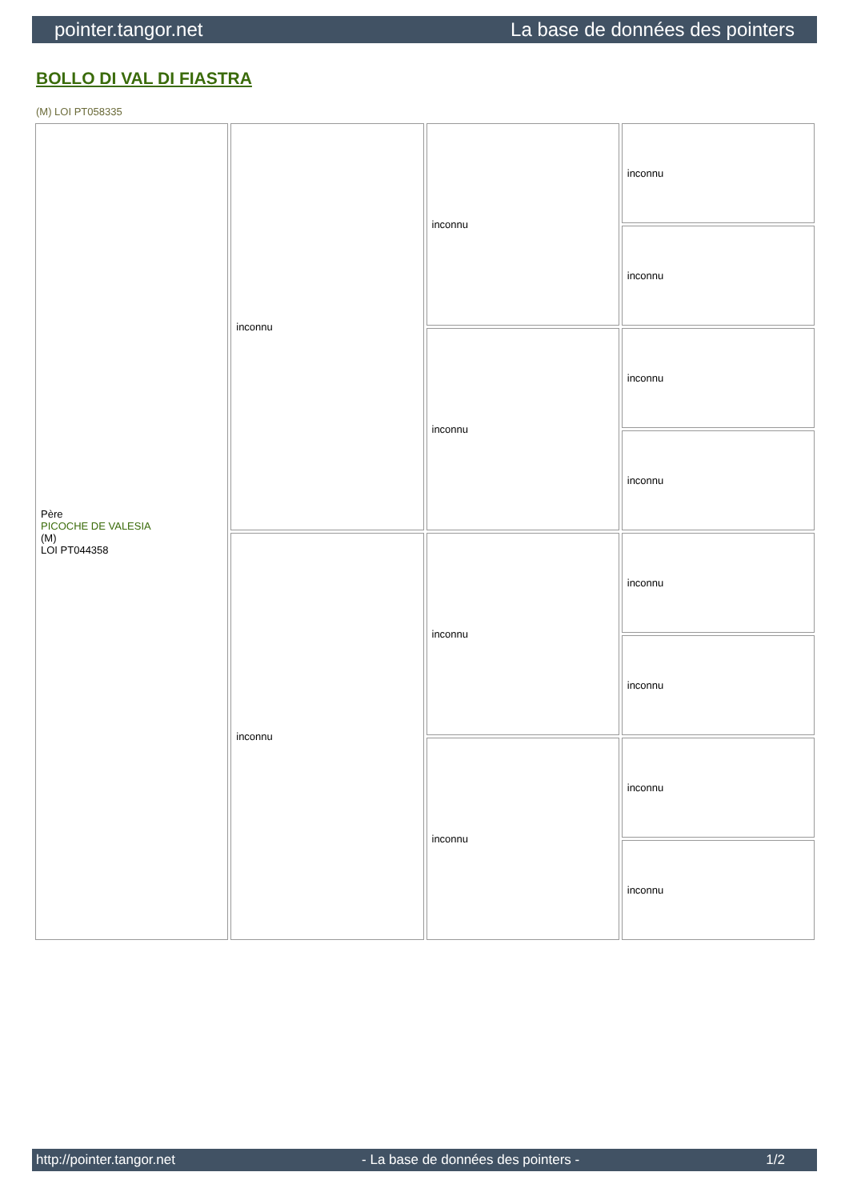pointer.tangor.net La base de données des pointers
BOLLO DI VAL DI FIASTRA
(M) LOI PT058335
| Père PICOCHE DE VALESIA (M) LOI PT044358 | inconnu | inconnu | inconnu |
| | | | inconnu |
| | | inconnu | inconnu |
| | | | inconnu |
| | inconnu | inconnu | inconnu |
| | | | inconnu |
| | | inconnu | inconnu |
| | | | inconnu |
http://pointer.tangor.net - La base de données des pointers - 1/2